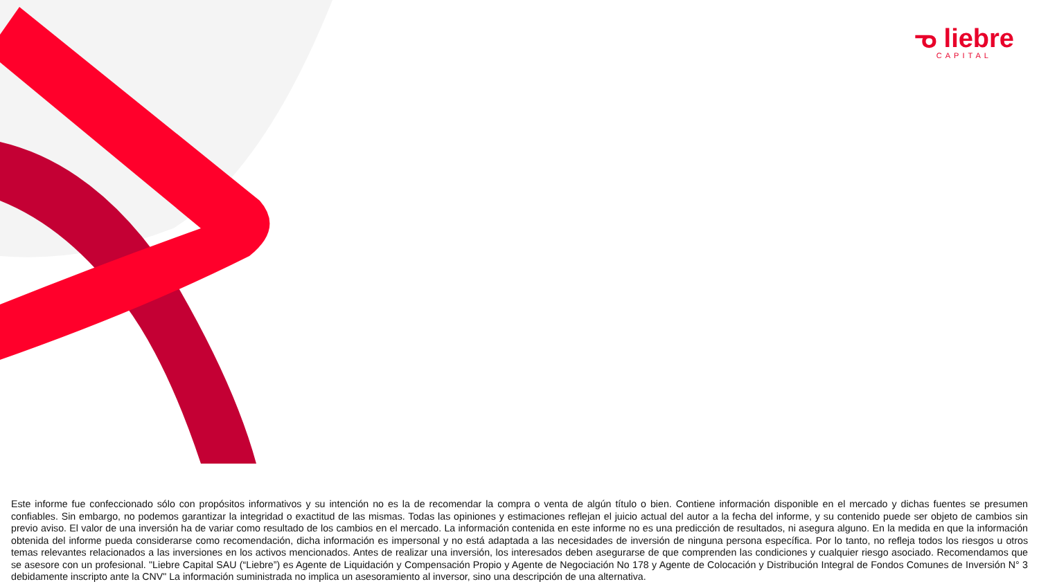ᓀ liebre
CAPITAL
Este informe fue confeccionado sólo con propósitos informativos y su intención no es la de recomendar la compra o venta de algún título o bien. Contiene información disponible en el mercado y dichas fuentes se presumen confiables. Sin embargo, no podemos garantizar la integridad o exactitud de las mismas. Todas las opiniones y estimaciones reflejan el juicio actual del autor a la fecha del informe, y su contenido puede ser objeto de cambios sin previo aviso. El valor de una inversión ha de variar como resultado de los cambios en el mercado. La información contenida en este informe no es una predicción de resultados, ni asegura alguno. En la medida en que la información obtenida del informe pueda considerarse como recomendación, dicha información es impersonal y no está adaptada a las necesidades de inversión de ninguna persona específica. Por lo tanto, no refleja todos los riesgos u otros temas relevantes relacionados a las inversiones en los activos mencionados. Antes de realizar una inversión, los interesados deben asegurarse de que comprenden las condiciones y cualquier riesgo asociado. Recomendamos que se asesore con un profesional. "Liebre Capital SAU (“Liebre”) es Agente de Liquidación y Compensación Propio y Agente de Negociación No 178 y Agente de Colocación y Distribución Integral de Fondos Comunes de Inversión N° 3 debidamente inscripto ante la CNV" La información suministrada no implica un asesoramiento al inversor, sino una descripción de una alternativa.